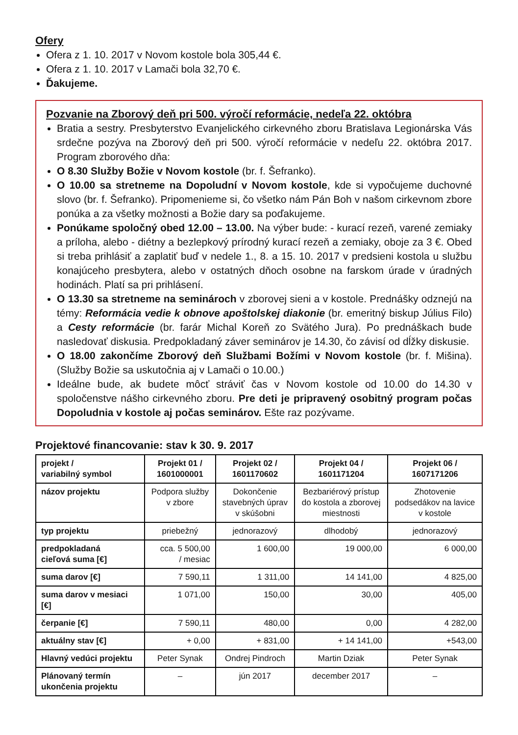Ofery
Ofera z 1. 10. 2017 v Novom kostole bola 305,44 €.
Ofera z 1. 10. 2017 v Lamači bola 32,70 €.
Ďakujeme.
Pozvanie na Zborový deň pri 500. výročí reformácie, nedeľa 22. októbra
Bratia a sestry. Presbyterstvo Evanjelického cirkevného zboru Bratislava Legionárska Vás srdečne pozýva na Zborový deň pri 500. výročí reformácie v nedeľu 22. októbra 2017. Program zborového dňa:
O 8.30 Služby Božie v Novom kostole (br. f. Šefranko).
O 10.00 sa stretneme na Dopoludní v Novom kostole, kde si vypočujeme duchovné slovo (br. f. Šefranko). Pripomenieme si, čo všetko nám Pán Boh v našom cirkevnom zbore ponúka a za všetky možnosti a Božie dary sa poďakujeme.
Ponúkame spoločný obed 12.00 – 13.00. Na výber bude: - kurací rezeň, varené zemiaky a príloha, alebo - diétny a bezlepkový prírodný kurací rezeň a zemiaky, oboje za 3 €. Obed si treba prihlásiť a zaplatiť buď v nedele 1., 8. a 15. 10. 2017 v predsieni kostola u službu konajúceho presbytera, alebo v ostatných dňoch osobne na farskom úrade v úradných hodinách. Platí sa pri prihlásení.
O 13.30 sa stretneme na seminároch v zborovej sieni a v kostole. Prednášky odznejú na témy: Reformácia vedie k obnove apoštolskej diakonie (br. emeritný biskup Július Filo) a Cesty reformácie (br. farár Michal Koreň zo Svätého Jura). Po prednáškach bude nasledovať diskusia. Predpokladaný záver seminárov je 14.30, čo závisí od dĺžky diskusie.
O 18.00 zakončíme Zborový deň Službami Božími v Novom kostole (br. f. Mišina). (Služby Božie sa uskutočnia aj v Lamači o 10.00.)
Ideálne bude, ak budete môcť stráviť čas v Novom kostole od 10.00 do 14.30 v spoločenstve nášho cirkevného zboru. Pre deti je pripravený osobitný program počas Dopoludnia v kostole aj počas seminárov. Ešte raz pozývame.
Projektové financovanie: stav k 30. 9. 2017
| projekt / variabilný symbol | Projekt 01 / 1601000001 | Projekt 02 / 1601170602 | Projekt 04 / 1601171204 | Projekt 06 / 1607171206 |
| názov projektu | Podpora služby v zbore | Dokončenie stavebných úprav v skúšobni | Bezbariérový prístup do kostola a zborovej miestnosti | Zhotovenie podsedákov na lavice v kostole |
| typ projektu | priebežný | jednorazový | dlhodobý | jednorazový |
| predpokladaná cieľová suma [€] | cca. 5 500,00 / mesiac | 1 600,00 | 19 000,00 | 6 000,00 |
| suma darov [€] | 7 590,11 | 1 311,00 | 14 141,00 | 4 825,00 |
| suma darov v mesiaci [€] | 1 071,00 | 150,00 | 30,00 | 405,00 |
| čerpanie [€] | 7 590,11 | 480,00 | 0,00 | 4 282,00 |
| aktuálny stav [€] | + 0,00 | + 831,00 | + 14 141,00 | +543,00 |
| Hlavný vedúci projektu | Peter Synak | Ondrej Pindroch | Martin Dziak | Peter Synak |
| Plánovaný termín ukončenia projektu | – | jún 2017 | december 2017 | – |